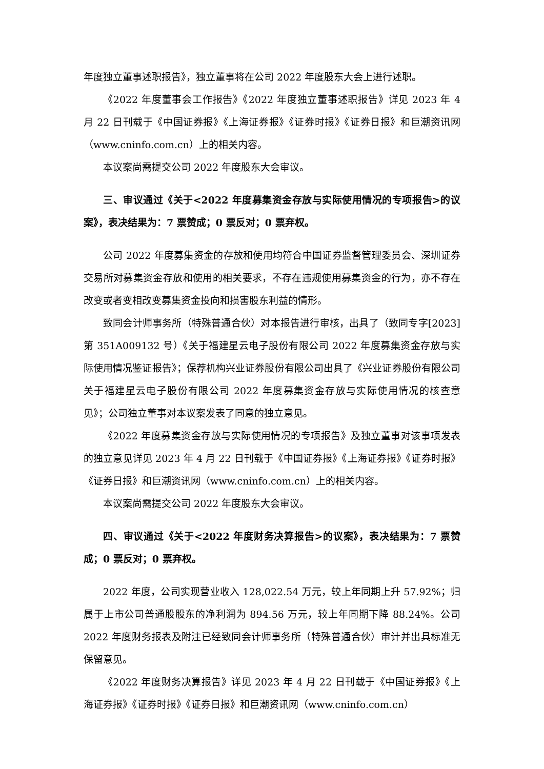年度独立董事述职报告》，独立董事将在公司 2022 年度股东大会上进行述职。
《2022 年度董事会工作报告》《2022 年度独立董事述职报告》详见 2023 年 4 月 22 日刊载于《中国证券报》《上海证券报》《证券时报》《证券日报》和巨潮资讯网（www.cninfo.com.cn）上的相关内容。
本议案尚需提交公司 2022 年度股东大会审议。
三、审议通过《关于<2022 年度募集资金存放与实际使用情况的专项报告>的议案》，表决结果为：7 票赞成；0 票反对；0 票弃权。
公司 2022 年度募集资金的存放和使用均符合中国证券监督管理委员会、深圳证券交易所对募集资金存放和使用的相关要求，不存在违规使用募集资金的行为，亦不存在改变或者变相改变募集资金投向和损害股东利益的情形。
致同会计师事务所（特殊普通合伙）对本报告进行审核，出具了（致同专字[2023]第 351A009132 号）《关于福建星云电子股份有限公司 2022 年度募集资金存放与实际使用情况鉴证报告》；保荐机构兴业证券股份有限公司出具了《兴业证券股份有限公司关于福建星云电子股份有限公司 2022 年度募集资金存放与实际使用情况的核查意见》；公司独立董事对本议案发表了同意的独立意见。
《2022 年度募集资金存放与实际使用情况的专项报告》及独立董事对该事项发表的独立意见详见 2023 年 4 月 22 日刊载于《中国证券报》《上海证券报》《证券时报》《证券日报》和巨潮资讯网（www.cninfo.com.cn）上的相关内容。
本议案尚需提交公司 2022 年度股东大会审议。
四、审议通过《关于<2022 年度财务决算报告>的议案》，表决结果为：7 票赞成；0 票反对；0 票弃权。
2022 年度，公司实现营业收入 128,022.54 万元，较上年同期上升 57.92%；归属于上市公司普通股股东的净利润为 894.56 万元，较上年同期下降 88.24%。公司 2022 年度财务报表及附注已经致同会计师事务所（特殊普通合伙）审计并出具标准无保留意见。
《2022 年度财务决算报告》详见 2023 年 4 月 22 日刊载于《中国证券报》《上海证券报》《证券时报》《证券日报》和巨潮资讯网（www.cninfo.com.cn）